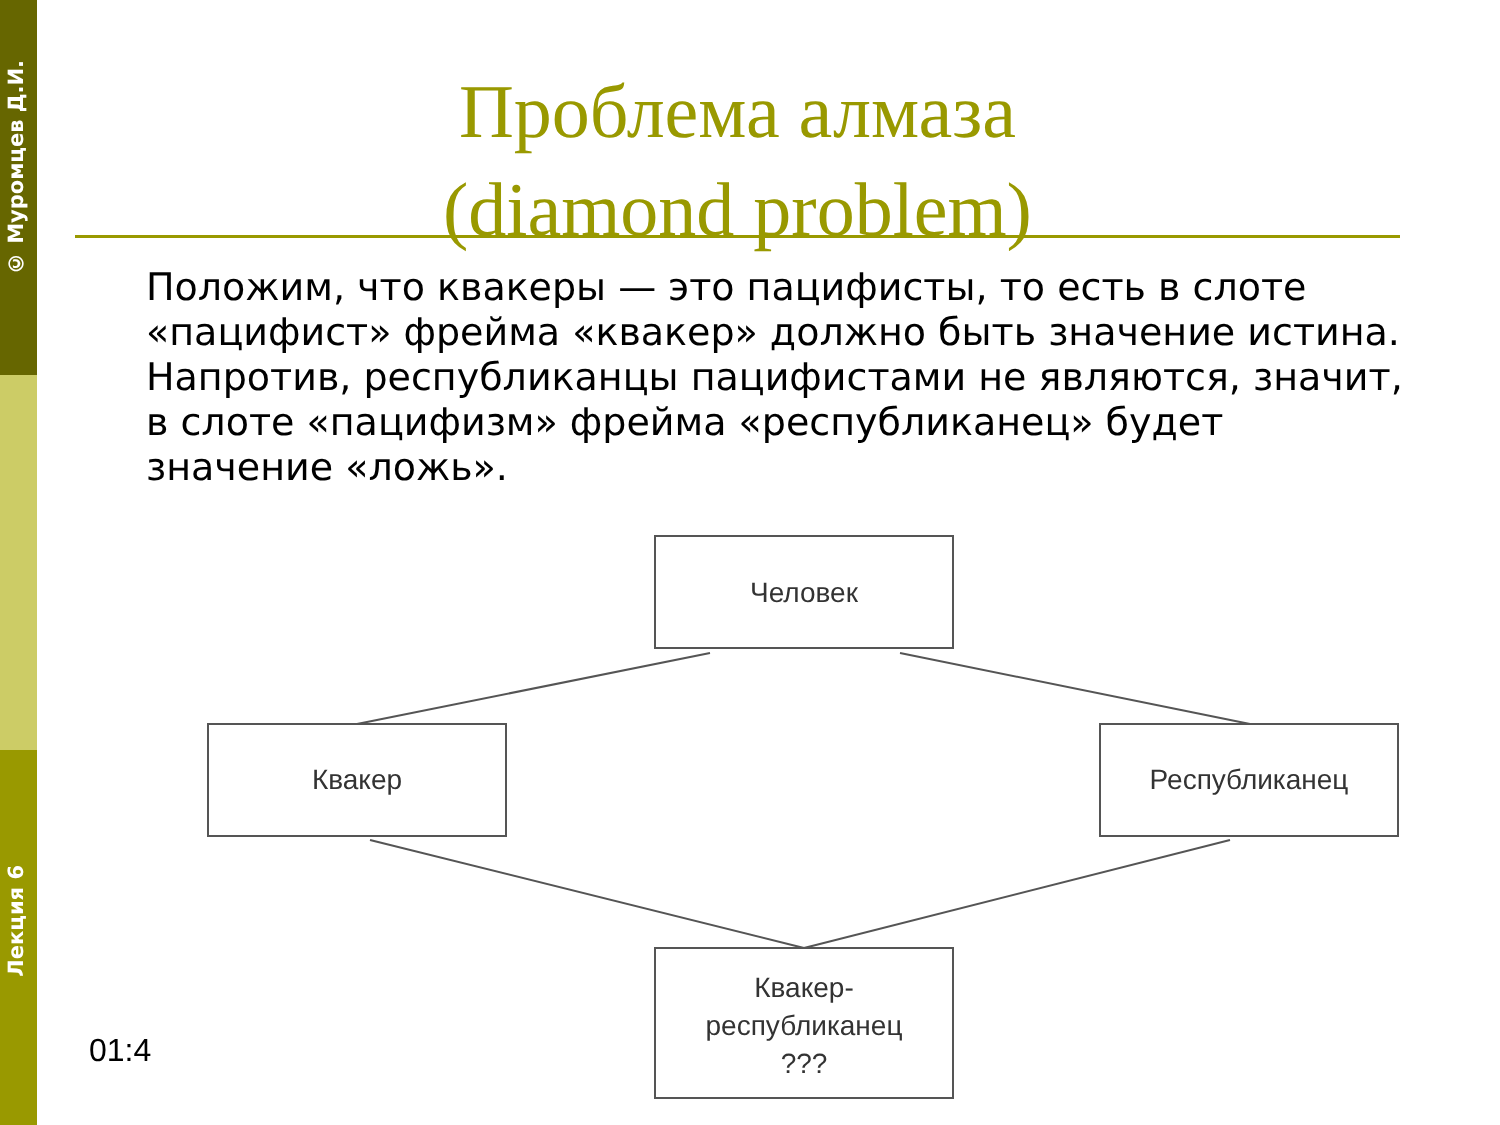© Муромцев Д.И.
Лекция 6
Проблема алмаза
(diamond problem)
Положим, что квакеры — это пацифисты, то есть в слоте «пацифист» фрейма «квакер» должно быть значение истина. Напротив, республиканцы пацифистами не являются, значит, в слоте «пацифизм» фрейма «республиканец» будет значение «ложь».
01:4
Человек
Квакер
Республиканец
Квакер-
республиканец
???